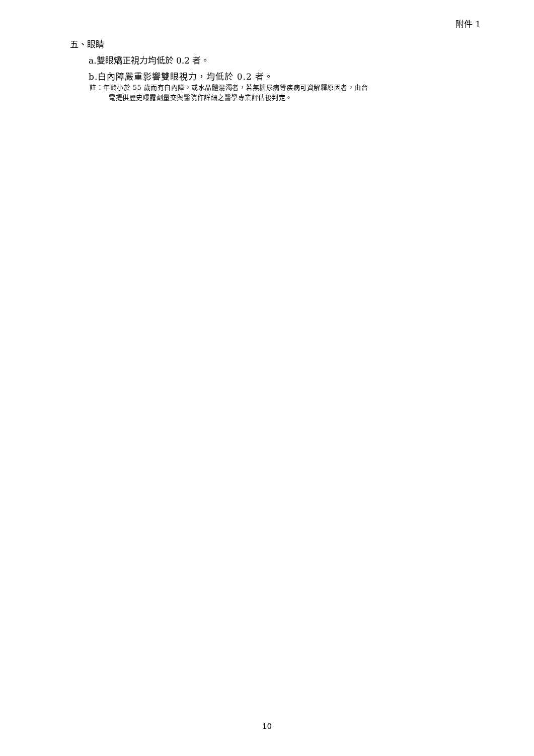附件 1
五、眼睛
a.雙眼矯正視力均低於 0.2 者。
b.白內障嚴重影響雙眼視力，均低於 0.2 者。
註：年齡小於 55 歲而有白內障，或水晶體混濁者，若無糖尿病等疾病可資解釋原因者，由台
電提供歷史曝露劑量交與醫院作詳細之醫學專業評估後判定。
10